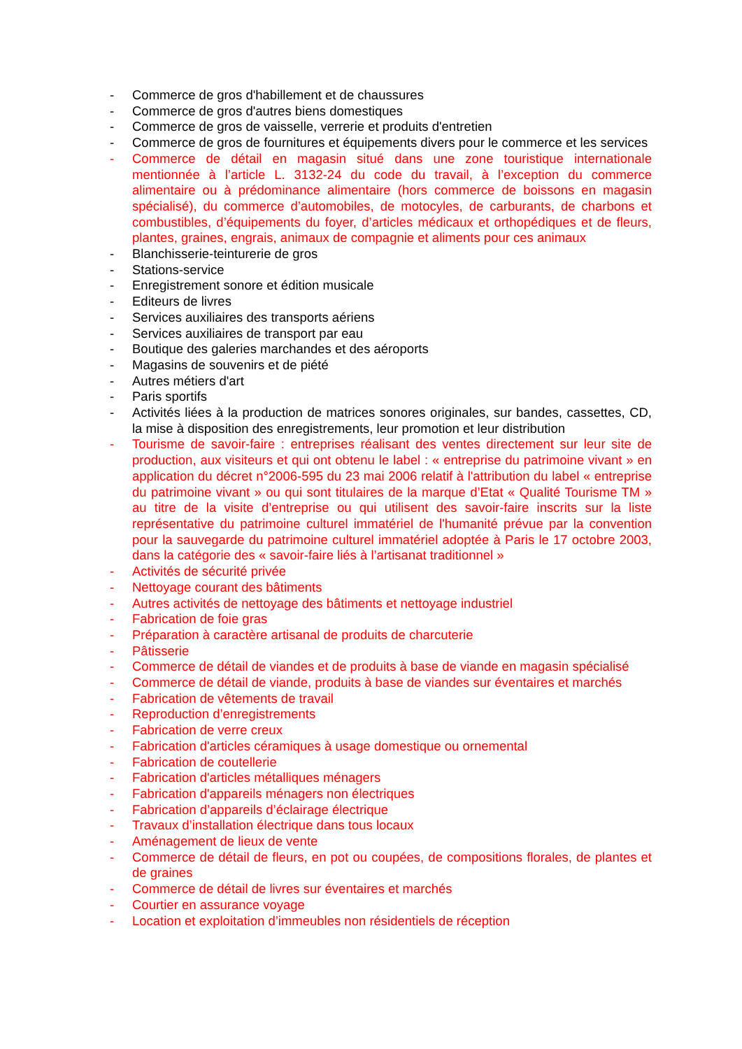- Commerce de gros d'habillement et de chaussures
- Commerce de gros d'autres biens domestiques
- Commerce de gros de vaisselle, verrerie et produits d'entretien
- Commerce de gros de fournitures et équipements divers pour le commerce et les services
- Commerce de détail en magasin situé dans une zone touristique internationale mentionnée à l’article L. 3132-24 du code du travail, à l’exception du commerce alimentaire ou à prédominance alimentaire (hors commerce de boissons en magasin spécialisé), du commerce d’automobiles, de motocyles, de carburants, de charbons et combustibles, d’équipements du foyer, d’articles médicaux et orthopédiques et de fleurs, plantes, graines, engrais, animaux de compagnie et aliments pour ces animaux
- Blanchisserie-teinturerie de gros
- Stations-service
- Enregistrement sonore et édition musicale
- Editeurs de livres
- Services auxiliaires des transports aériens
- Services auxiliaires de transport par eau
- Boutique des galeries marchandes et des aéroports
- Magasins de souvenirs et de piété
- Autres métiers d'art
- Paris sportifs
- Activités liées à la production de matrices sonores originales, sur bandes, cassettes, CD, la mise à disposition des enregistrements, leur promotion et leur distribution
- Tourisme de savoir-faire : entreprises réalisant des ventes directement sur leur site de production, aux visiteurs et qui ont obtenu le label : « entreprise du patrimoine vivant » en application du décret n°2006-595 du 23 mai 2006 relatif à l'attribution du label « entreprise du patrimoine vivant » ou qui sont titulaires de la marque d’Etat « Qualité Tourisme TM » au titre de la visite d’entreprise ou qui utilisent des savoir-faire inscrits sur la liste représentative du patrimoine culturel immatériel de l'humanité prévue par la convention pour la sauvegarde du patrimoine culturel immatériel adoptée à Paris le 17 octobre 2003, dans la catégorie des « savoir-faire liés à l’artisanat traditionnel »
- Activités de sécurité privée
- Nettoyage courant des bâtiments
- Autres activités de nettoyage des bâtiments et nettoyage industriel
- Fabrication de foie gras
- Préparation à caractère artisanal de produits de charcuterie
- Pâtisserie
- Commerce de détail de viandes et de produits à base de viande en magasin spécialisé
- Commerce de détail de viande, produits à base de viandes sur éventaires et marchés
- Fabrication de vêtements de travail
- Reproduction d’enregistrements
- Fabrication de verre creux
- Fabrication d'articles céramiques à usage domestique ou ornemental
- Fabrication de coutellerie
- Fabrication d'articles métalliques ménagers
- Fabrication d'appareils ménagers non électriques
- Fabrication d’appareils d’éclairage électrique
- Travaux d’installation électrique dans tous locaux
- Aménagement de lieux de vente
- Commerce de détail de fleurs, en pot ou coupées, de compositions florales, de plantes et de graines
- Commerce de détail de livres sur éventaires et marchés
- Courtier en assurance voyage
- Location et exploitation d’immeubles non résidentiels de réception